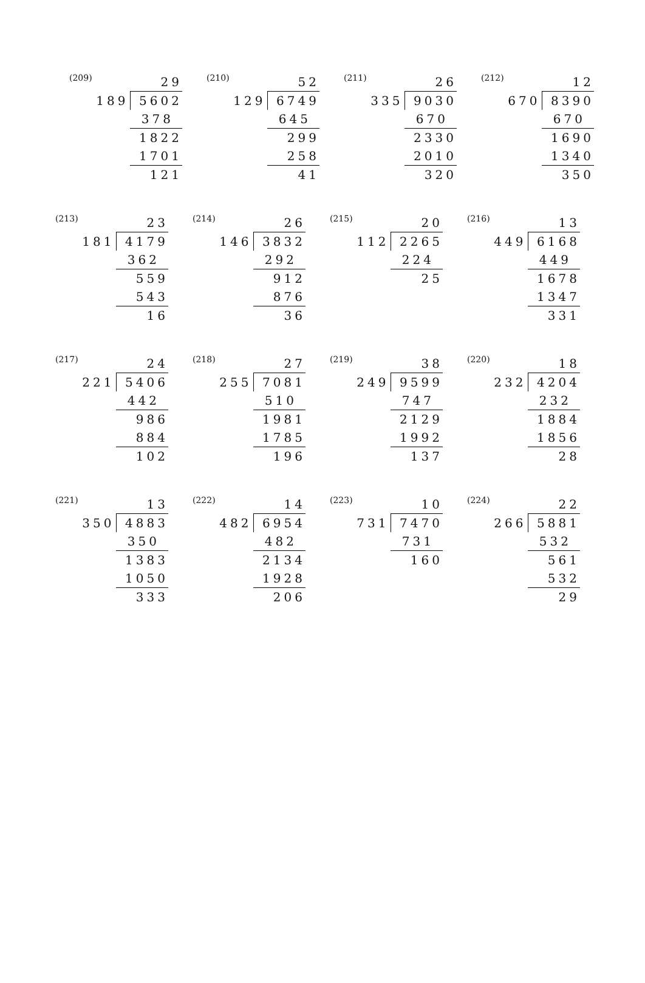| (209) | 29 |
| 189 | 5602 |
| | 378 |
| | 1822 |
| | 1701 |
| | 121 |
| (210) | 52 |
| 129 | 6749 |
| | 645 |
| | 299 |
| | 258 |
| | 41 |
| (211) | 26 |
| 335 | 9030 |
| | 670 |
| | 2330 |
| | 2010 |
| | 320 |
| (212) | 12 |
| 670 | 8390 |
| | 670 |
| | 1690 |
| | 1340 |
| | 350 |
| (213) | 23 |
| 181 | 4179 |
| | 362 |
| | 559 |
| | 543 |
| | 16 |
| (214) | 26 |
| 146 | 3832 |
| | 292 |
| | 912 |
| | 876 |
| | 36 |
| (215) | 20 |
| 112 | 2265 |
| | 224 |
| | 25 |
| (216) | 13 |
| 449 | 6168 |
| | 449 |
| | 1678 |
| | 1347 |
| | 331 |
| (217) | 24 |
| 221 | 5406 |
| | 442 |
| | 986 |
| | 884 |
| | 102 |
| (218) | 27 |
| 255 | 7081 |
| | 510 |
| | 1981 |
| | 1785 |
| | 196 |
| (219) | 38 |
| 249 | 9599 |
| | 747 |
| | 2129 |
| | 1992 |
| | 137 |
| (220) | 18 |
| 232 | 4204 |
| | 232 |
| | 1884 |
| | 1856 |
| | 28 |
| (221) | 13 |
| 350 | 4883 |
| | 350 |
| | 1383 |
| | 1050 |
| | 333 |
| (222) | 14 |
| 482 | 6954 |
| | 482 |
| | 2134 |
| | 1928 |
| | 206 |
| (223) | 10 |
| 731 | 7470 |
| | 731 |
| | 160 |
| (224) | 22 |
| 266 | 5881 |
| | 532 |
| | 561 |
| | 532 |
| | 29 |